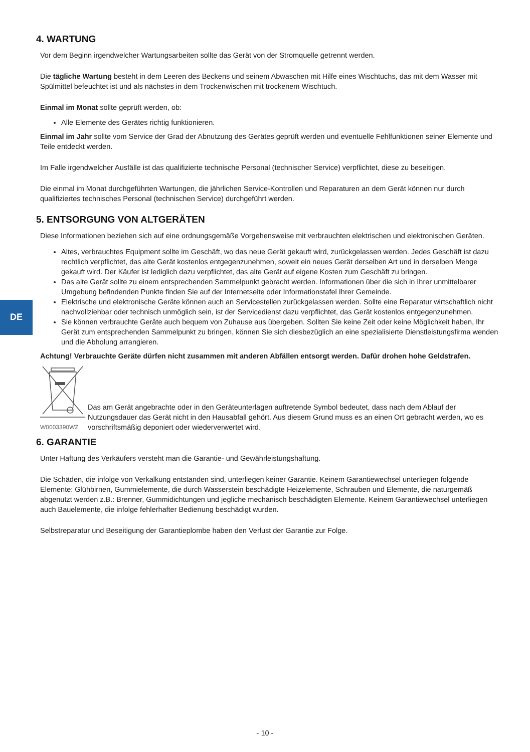DE
4. WARTUNG
Vor dem Beginn irgendwelcher Wartungsarbeiten sollte das Gerät von der Stromquelle getrennt werden.
Die tägliche Wartung besteht in dem Leeren des Beckens und seinem Abwaschen mit Hilfe eines Wischtuchs, das mit dem Wasser mit Spülmittel befeuchtet ist und als nächstes in dem Trockenwischen mit trockenem Wischtuch.
Einmal im Monat sollte geprüft werden, ob:
Alle Elemente des Gerätes richtig funktionieren.
Einmal im Jahr sollte vom Service der Grad der Abnutzung des Gerätes geprüft werden und eventuelle Fehlfunktionen seiner Elemente und Teile entdeckt werden.
Im Falle irgendwelcher Ausfälle ist das qualifizierte technische Personal (technischer Service) verpflichtet, diese zu beseitigen.
Die einmal im Monat durchgeführten Wartungen, die jährlichen Service-Kontrollen und Reparaturen an dem Gerät können nur durch qualifiziertes technisches Personal (technischen Service) durchgeführt werden.
5. ENTSORGUNG VON ALTGERÄTEN
Diese Informationen beziehen sich auf eine ordnungsgemäße Vorgehensweise mit verbrauchten elektrischen und elektronischen Geräten.
Altes, verbrauchtes Equipment sollte im Geschäft, wo das neue Gerät gekauft wird, zurückgelassen werden. Jedes Geschäft ist dazu rechtlich verpflichtet, das alte Gerät kostenlos entgegenzunehmen, soweit ein neues Gerät derselben Art und in derselben Menge gekauft wird. Der Käufer ist lediglich dazu verpflichtet, das alte Gerät auf eigene Kosten zum Geschäft zu bringen.
Das alte Gerät sollte zu einem entsprechenden Sammelpunkt gebracht werden. Informationen über die sich in Ihrer unmittelbarer Umgebung befindenden Punkte finden Sie auf der Internetseite oder Informationstafel Ihrer Gemeinde.
Elektrische und elektronische Geräte können auch an Servicestellen zurückgelassen werden. Sollte eine Reparatur wirtschaftlich nicht nachvollziehbar oder technisch unmöglich sein, ist der Servicedienst dazu verpflichtet, das Gerät kostenlos entgegenzunehmen.
Sie können verbrauchte Geräte auch bequem von Zuhause aus übergeben. Sollten Sie keine Zeit oder keine Möglichkeit haben, Ihr Gerät zum entsprechenden Sammelpunkt zu bringen, können Sie sich diesbezüglich an eine spezialisierte Dienstleistungsfirma wenden und die Abholung arrangieren.
Achtung! Verbrauchte Geräte dürfen nicht zusammen mit anderen Abfällen entsorgt werden. Dafür drohen hohe Geldstrafen.
W0003390WZ
Das am Gerät angebrachte oder in den Geräteunterlagen auftretende Symbol bedeutet, dass nach dem Ablauf der Nutzungsdauer das Gerät nicht in den Hausabfall gehört. Aus diesem Grund muss es an einen Ort gebracht werden, wo es vorschriftsmäßig deponiert oder wiederverwertet wird.
6. GARANTIE
Unter Haftung des Verkäufers versteht man die Garantie- und Gewährleistungshaftung.
Die Schäden, die infolge von Verkalkung entstanden sind, unterliegen keiner Garantie. Keinem Garantiewechsel unterliegen folgende Elemente: Glühbirnen, Gummielemente, die durch Wasserstein beschädigte Heizelemente, Schrauben und Elemente, die naturgemäß abgenutzt werden z.B.: Brenner, Gummidichtungen und jegliche mechanisch beschädigten Elemente. Keinem Garantiewechsel unterliegen auch Bauelemente, die infolge fehlerhafter Bedienung beschädigt wurden.
Selbstreparatur und Beseitigung der Garantieplombe haben den Verlust der Garantie zur Folge.
- 10 -